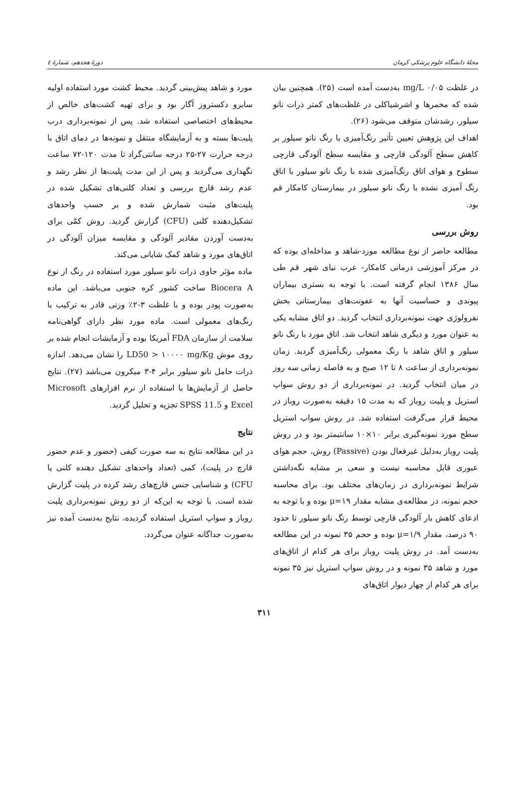مجلهٔ دانشگاه علوم پزشکی کرمان دورهٔ هجدهم، شمارهٔ ٤
در غلظت mg/L ۰/۰۵ به‌دست آمده است (۲۵). همچنین بیان شده که مخمرها و اشرشیاکلی در غلظت‌های کمتر ذرات نانو سیلور، رشدشان متوقف می‌شود (۲۶).
اهداف این پژوهش تعیین تأثیر رنگ‌آمیزی با رنگ نانو سیلور بر کاهش سطح آلودگی قارچی و مقایسه سطح آلودگی قارچی سطوح و هوای اتاق رنگ‌آمیزی شده با رنگ نانو سیلور با اتاق رنگ آمیزی نشده با رنگ نانو سیلور در بیمارستان کامکار قم بود.
روش بررسی
مطالعه حاضر از نوع مطالعه مورد-شاهد و مداخله‌ای بوده که در مرکز آموزشی درمانی کامکار- عرب نیای شهر قم طی سال ۱۳۸۶ انجام گرفته است. با توجه به بستری بیماران پیوندی و حساسیت آنها به عفونت‌های بیمارستانی بخش نفرولوژی جهت نمونه‌برداری انتخاب گردید. دو اتاق مشابه یکی به عنوان مورد و دیگری شاهد انتخاب شد. اتاق مورد با رنگ نانو سیلور و اتاق شاهد با رنگ معمولی رنگ‌آمیزی گردید. زمان نمونه‌برداری از ساعت ۸ تا ۱۲ صبح و به فاصله زمانی سه روز در میان انتخاب گردید. در نمونه‌برداری از دو روش سواپ استریل و پلیت روباز که به مدت ۱۵ دقیقه به‌صورت روباز در محیط قرار می‌گرفت استفاده شد. در روش سواپ استریل سطح مورد نمونه‌گیری برابر ۱۰×۱۰ سانتیمتر بود و در روش پلیت روباز به‌دلیل غیرفعال بودن (Passive) روش، حجم هوای عبوری قابل محاسبه نیست و سعی بر مشابه نگه‌داشتن شرایط نمونه‌برداری در زمان‌های مختلف بود. برای محاسبه حجم نمونه، در مطالعه‌ی مشابه مقدار μ=۱۹ بوده و با توجه به ادعای کاهش بار آلودگی قارچی توسط رنگ نانو سیلور تا حدود ۹۰ درصد، مقدار μ=۱/۹ بوده و حجم ۳۵ نمونه در این مطالعه به‌دست آمد. در روش پلیت روباز برای هر کدام از اتاق‌های مورد و شاهد ۳۵ نمونه و در روش سواپ استریل نیز ۳۵ نمونه برای هر کدام از چهار دیوار اتاق‌های
مورد و شاهد پیش‌بینی گردید. محیط کشت مورد استفاده اولیه سابرو دکستروز آگار بود و برای تهیه کشت‌های خالص از محیط‌های اختصاصی استفاده شد. پس از نمونه‌برداری درب پلیت‌ها بسته و به آزمایشگاه منتقل و نمونه‌ها در دمای اتاق با درجه حرارت ۲۷-۲۵ درجه سانتی‌گراد تا مدت ۱۲۰-۷۲ ساعت نگهداری می‌گردید و پس از این مدت پلیت‌ها از نظر رشد و عدم رشد قارچ بررسی و تعداد کلنی‌های تشکیل شده در پلیت‌های مثبت شمارش شده و بر حسب واحدهای تشکیل‌دهنده کلنی (CFU) گزارش گردید. روش کمّی برای به‌دست آوردن مقادیر آلودگی و مقایسه میزان آلودگی در اتاق‌های مورد و شاهد کمک شایانی می‌کند.
ماده مؤثر حاوی ذرات نانو سیلور مورد استفاده در رنگ از نوع Biocera A ساخت کشور کره جنوبی می‌باشد. این ماده به‌صورت پودر بوده و با غلظت ۳-۲٪ وزنی قادر به ترکیب با رنگ‌های معمولی است. ماده مورد نظر دارای گواهی‌نامه سلامت از سازمان FDA آمریکا بوده و آزمایشات انجام شده بر روی موش LD50 > ۱۰۰۰۰ mg/Kg را نشان می‌دهد. اندازه ذرات حامل نانو سیلور برابر ۴-۳ میکرون می‌باشد (۲۷). نتایج حاصل از آزمایش‌ها با استفاده از نرم افزارهای Microsoft Excel و SPSS 11.5 تجزیه و تحلیل گردید.
نتایج
در این مطالعه نتایج به سه صورت کیفی (حضور و عدم حضور قارچ در پلیت)، کمی (تعداد واحدهای تشکیل دهنده کلنی یا CFU) و شناسایی جنس قارچ‌های رشد کرده در پلیت گزارش شده است. با توجه به این‌که از دو روش نمونه‌برداری پلیت روباز و سواپ استریل استفاده گردیده، نتایج به‌دست آمده نیز به‌صورت جداگانه عنوان می‌گردد.
۳۱۱